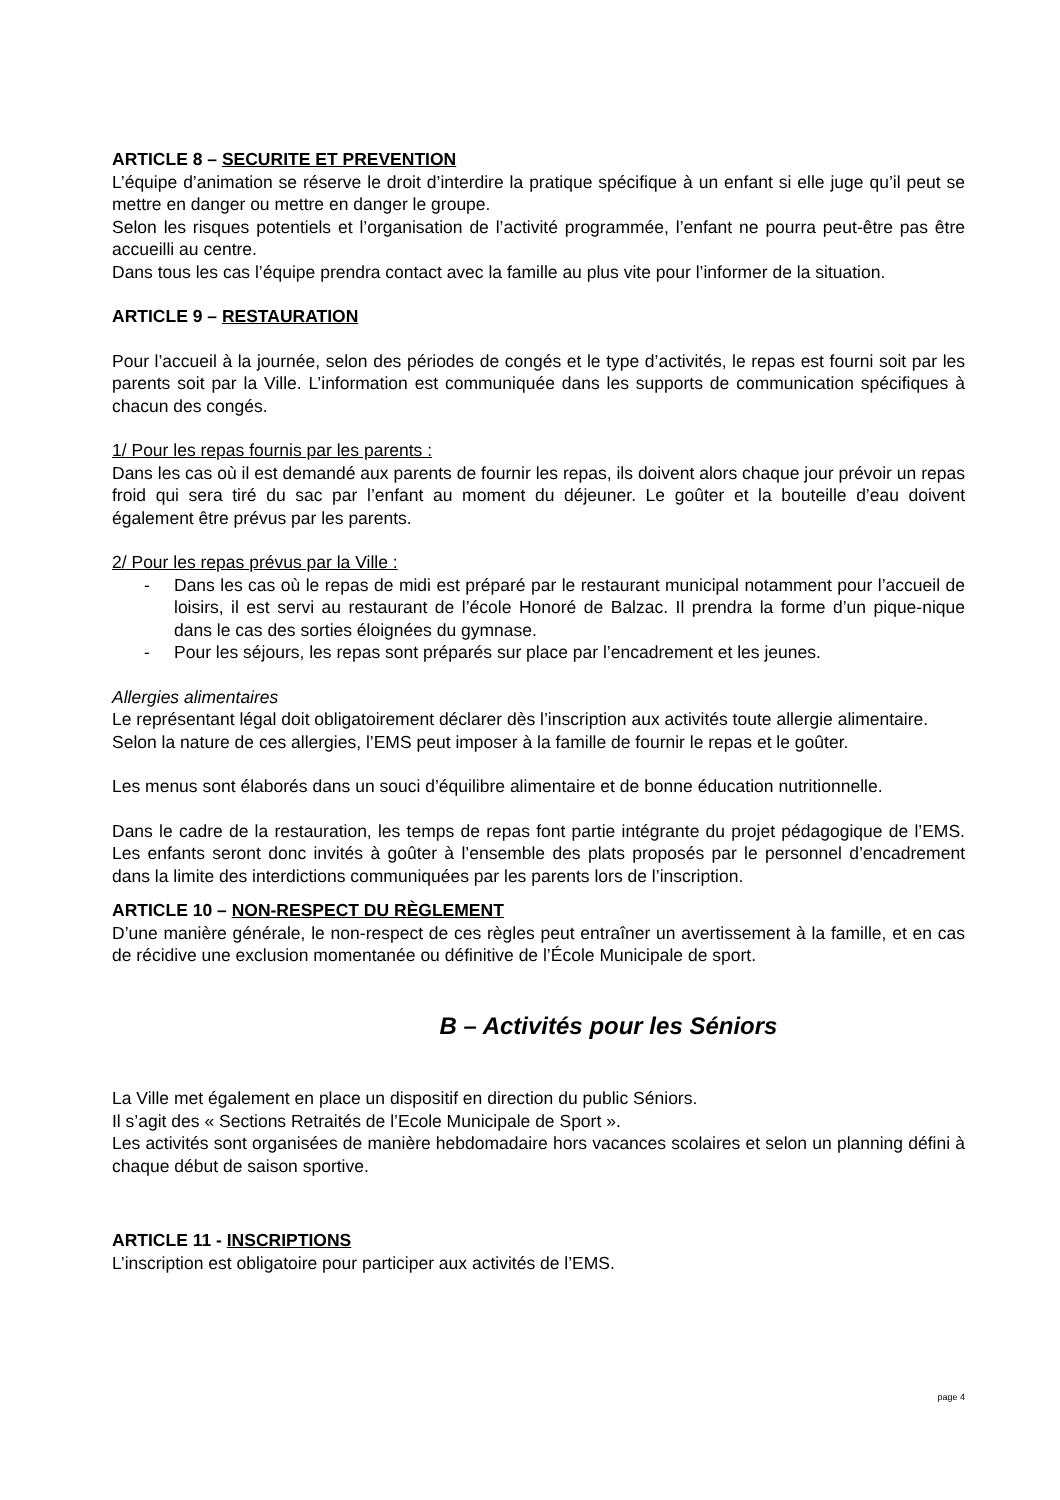ARTICLE 8 – SECURITE ET PREVENTION
L’équipe d’animation se réserve le droit d’interdire la pratique spécifique à un enfant si elle juge qu’il peut se mettre en danger ou mettre en danger le groupe.
Selon les risques potentiels et l’organisation de l’activité programmée, l’enfant ne pourra peut-être pas être accueilli au centre.
Dans tous les cas l’équipe prendra contact avec la famille au plus vite pour l’informer de la situation.
ARTICLE 9 – RESTAURATION
Pour l’accueil à la journée, selon des périodes de congés et le type d’activités, le repas est fourni soit par les parents soit par la Ville. L’information est communiquée dans les supports de communication spécifiques à chacun des congés.
1/ Pour les repas fournis par les parents :
Dans les cas où il est demandé aux parents de fournir les repas, ils doivent alors chaque jour prévoir un repas froid qui sera tiré du sac par l’enfant au moment du déjeuner. Le goûter et la bouteille d’eau doivent également être prévus par les parents.
2/ Pour les repas prévus par la Ville :
- Dans les cas où le repas de midi est préparé par le restaurant municipal notamment pour l’accueil de loisirs, il est servi au restaurant de l’école Honoré de Balzac. Il prendra la forme d’un pique-nique dans le cas des sorties éloignées du gymnase.
- Pour les séjours, les repas sont préparés sur place par l’encadrement et les jeunes.
Allergies alimentaires
Le représentant légal doit obligatoirement déclarer dès l’inscription aux activités toute allergie alimentaire.
Selon la nature de ces allergies, l’EMS peut imposer à la famille de fournir le repas et le goûter.
Les menus sont élaborés dans un souci d’équilibre alimentaire et de bonne éducation nutritionnelle.
Dans le cadre de la restauration, les temps de repas font partie intégrante du projet pédagogique de l’EMS. Les enfants seront donc invités à goûter à l’ensemble des plats proposés par le personnel d’encadrement dans la limite des interdictions communiquées par les parents lors de l’inscription.
ARTICLE 10 – NON-RESPECT DU RÈGLEMENT
D’une manière générale, le non-respect de ces règles peut entraîner un avertissement à la famille, et en cas de récidive une exclusion momentanée ou définitive de l’École Municipale de sport.
B – Activités pour les Séniors
La Ville met également en place un dispositif en direction du public Séniors.
Il s’agit des « Sections Retraités de l’Ecole Municipale de Sport ».
Les activités sont organisées de manière hebdomadaire hors vacances scolaires et selon un planning défini à chaque début de saison sportive.
ARTICLE 11 - INSCRIPTIONS
L’inscription est obligatoire pour participer aux activités de l’EMS.
page 4